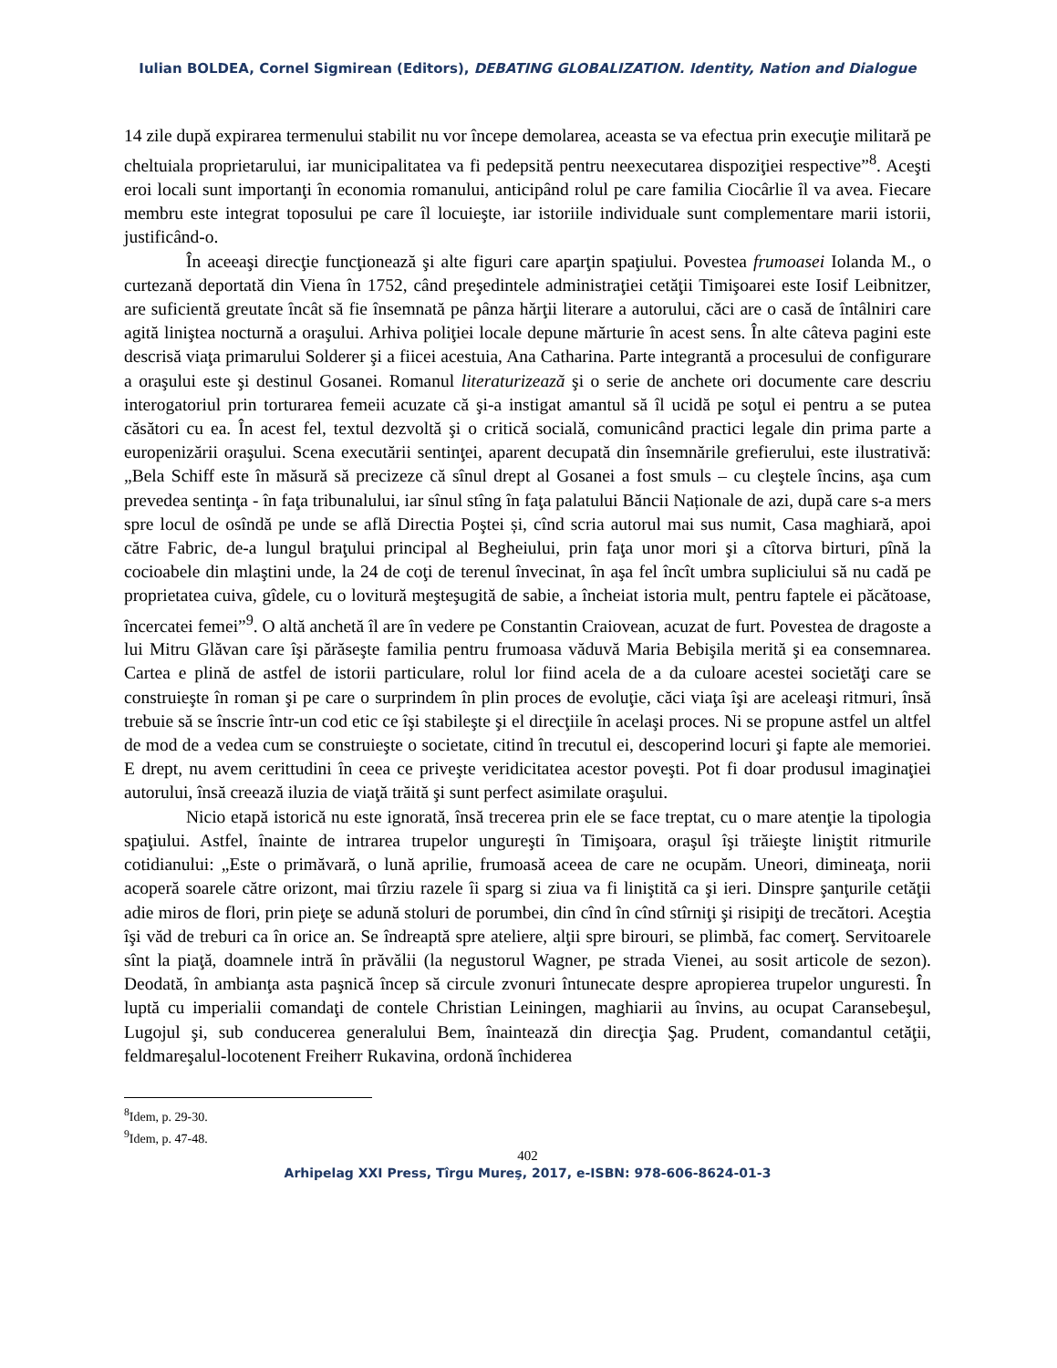Iulian BOLDEA, Cornel Sigmirean (Editors), DEBATING GLOBALIZATION. Identity, Nation and Dialogue
14 zile după expirarea termenului stabilit nu vor începe demolarea, aceasta se va efectua prin execuţie militară pe cheltuiala proprietarului, iar municipalitatea va fi pedepsită pentru neexecutarea dispoziţiei respective”<sup>8</sup>. Aceşti eroi locali sunt importanţi în economia romanului, anticipând rolul pe care familia Ciocârlie îl va avea. Fiecare membru este integrat toposului pe care îl locuieşte, iar istoriile individuale sunt complementare marii istorii, justificând-o.
În aceeaşi direcţie funcţionează şi alte figuri care aparţin spaţiului. Povestea frumoasei Iolanda M., o curtezană deportată din Viena în 1752, când preşedintele administraţiei cetăţii Timişoarei este Iosif Leibnitzer, are suficientă greutate încât să fie însemnată pe pânza hărţii literare a autorului, căci are o casă de întâlniri care agită liniştea nocturnă a oraşului. Arhiva poliţiei locale depune mărturie în acest sens. În alte câteva pagini este descrisă viaţa primarului Solderer şi a fiicei acestuia, Ana Catharina. Parte integrantă a procesului de configurare a oraşului este şi destinul Gosanei. Romanul literaturizează şi o serie de anchete ori documente care descriu interogatoriul prin torturarea femeii acuzate că şi-a instigat amantul să îl ucidă pe soţul ei pentru a se putea căsători cu ea. În acest fel, textul dezvoltă şi o critică socială, comunicând practici legale din prima parte a europenizării oraşului. Scena executării sentinţei, aparent decupată din însemnările grefierului, este ilustrativă: „Bela Schiff este în măsură să precizeze că sînul drept al Gosanei a fost smuls – cu cleştele încins, aşa cum prevedea sentinţa - în faţa tribunalului, iar sînul stîng în faţa palatului Băncii Naționale de azi, după care s-a mers spre locul de osîndă pe unde se află Directia Poştei și, cînd scria autorul mai sus numit, Casa maghiară, apoi către Fabric, de-a lungul braţului principal al Begheiului, prin faţa unor mori şi a cîtorva birturi, pînă la cocioabele din mlaştini unde, la 24 de coţi de terenul învecinat, în aşa fel încît umbra supliciului să nu cadă pe proprietatea cuiva, gîdele, cu o lovitură meşteşugită de sabie, a încheiat istoria mult, pentru faptele ei păcătoase, încercatei femei”<sup>9</sup>. O altă anchetă îl are în vedere pe Constantin Craiovean, acuzat de furt. Povestea de dragoste a lui Mitru Glăvan care îşi părăseşte familia pentru frumoasa văduvă Maria Bebişila merită şi ea consemnarea. Cartea e plină de astfel de istorii particulare, rolul lor fiind acela de a da culoare acestei societăţi care se construieşte în roman şi pe care o surprindem în plin proces de evoluţie, căci viaţa îşi are aceleaşi ritmuri, însă trebuie să se înscrie într-un cod etic ce îşi stabileşte şi el direcţiile în acelaşi proces. Ni se propune astfel un altfel de mod de a vedea cum se construieşte o societate, citind în trecutul ei, descoperind locuri şi fapte ale memoriei. E drept, nu avem cerittudini în ceea ce priveşte veridicitatea acestor poveşti. Pot fi doar produsul imaginaţiei autorului, însă creează iluzia de viaţă trăită şi sunt perfect asimilate oraşului.
Nicio etapă istorică nu este ignorată, însă trecerea prin ele se face treptat, cu o mare atenţie la tipologia spaţiului. Astfel, înainte de intrarea trupelor ungureşti în Timişoara, oraşul îşi trăieşte liniştit ritmurile cotidianului: „Este o primăvară, o lună aprilie, frumoasă aceea de care ne ocupăm. Uneori, dimineaţa, norii acoperă soarele către orizont, mai tîrziu razele îi sparg si ziua va fi liniştită ca şi ieri. Dinspre şanţurile cetăţii adie miros de flori, prin pieţe se adună stoluri de porumbei, din cînd în cînd stîrniţi şi risipiţi de trecători. Aceştia îşi văd de treburi ca în orice an. Se îndreaptă spre ateliere, alţii spre birouri, se plimbă, fac comerţ. Servitoarele sînt la piaţă, doamnele intră în prăvălii (la negustorul Wagner, pe strada Vienei, au sosit articole de sezon). Deodată, în ambianţa asta paşnică încep să circule zvonuri întunecate despre apropierea trupelor unguresti. În luptă cu imperialii comandaţi de contele Christian Leiningen, maghiarii au învins, au ocupat Caransebeşul, Lugojul şi, sub conducerea generalului Bem, înaintează din direcţia Şag. Prudent, comandantul cetăţii, feldmareşalul-locotenent Freiherr Rukavina, ordonă închiderea
<sup>8</sup> Idem, p. 29-30.
<sup>9</sup> Idem, p. 47-48.
402
Arhipelag XXI Press, Tîrgu Mureş, 2017, e-ISBN: 978-606-8624-01-3